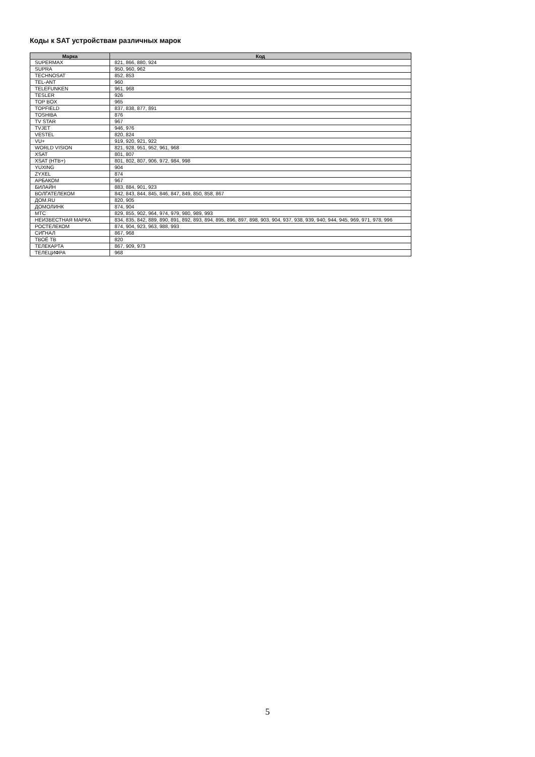Коды к SAT устройствам различных марок
| Марка | Код |
| --- | --- |
| SUPERMAX | 821, 866, 880, 924 |
| SUPRA | 950, 960, 962 |
| TECHNOSAT | 852, 853 |
| TEL-ANT | 960 |
| TELEFUNKEN | 961, 968 |
| TESLER | 926 |
| TOP BOX | 965 |
| TOPFIELD | 837, 838, 877, 891 |
| TOSHIBA | 876 |
| TV STAR | 967 |
| TVJET | 946, 976 |
| VESTEL | 820, 824 |
| VU+ | 919, 920, 921, 922 |
| WORLD VISION | 821, 928, 951, 952, 961, 968 |
| XSAT | 801, 807 |
| XSAT (НТВ+) | 801, 802, 807, 906, 972, 984, 998 |
| YUXING | 904 |
| ZYXEL | 874 |
| АРБАКОМ | 967 |
| БИЛАЙН | 883, 884, 901, 923 |
| ВОЛГАТЕЛЕКОМ | 842, 843, 844, 845, 846, 847, 849, 850, 858, 867 |
| ДОМ.RU | 820, 905 |
| ДОМОЛИНК | 874, 904 |
| МТС | 829, 855, 902, 964, 974, 979, 980, 989, 993 |
| НЕИЗВЕСТНАЯ МАРКА | 834, 835, 842, 889, 890, 891, 892, 893, 894, 895, 896, 897, 898, 903, 904, 937, 938, 939, 940, 944, 945, 969, 971, 978, 996 |
| РОСТЕЛЕКОМ | 874, 904, 923, 963, 988, 993 |
| СИГНАЛ | 867, 968 |
| ТВОЁ ТВ | 820 |
| ТЕЛЕКАРТА | 867, 909, 973 |
| ТЕЛЕЦИФРА | 968 |
5